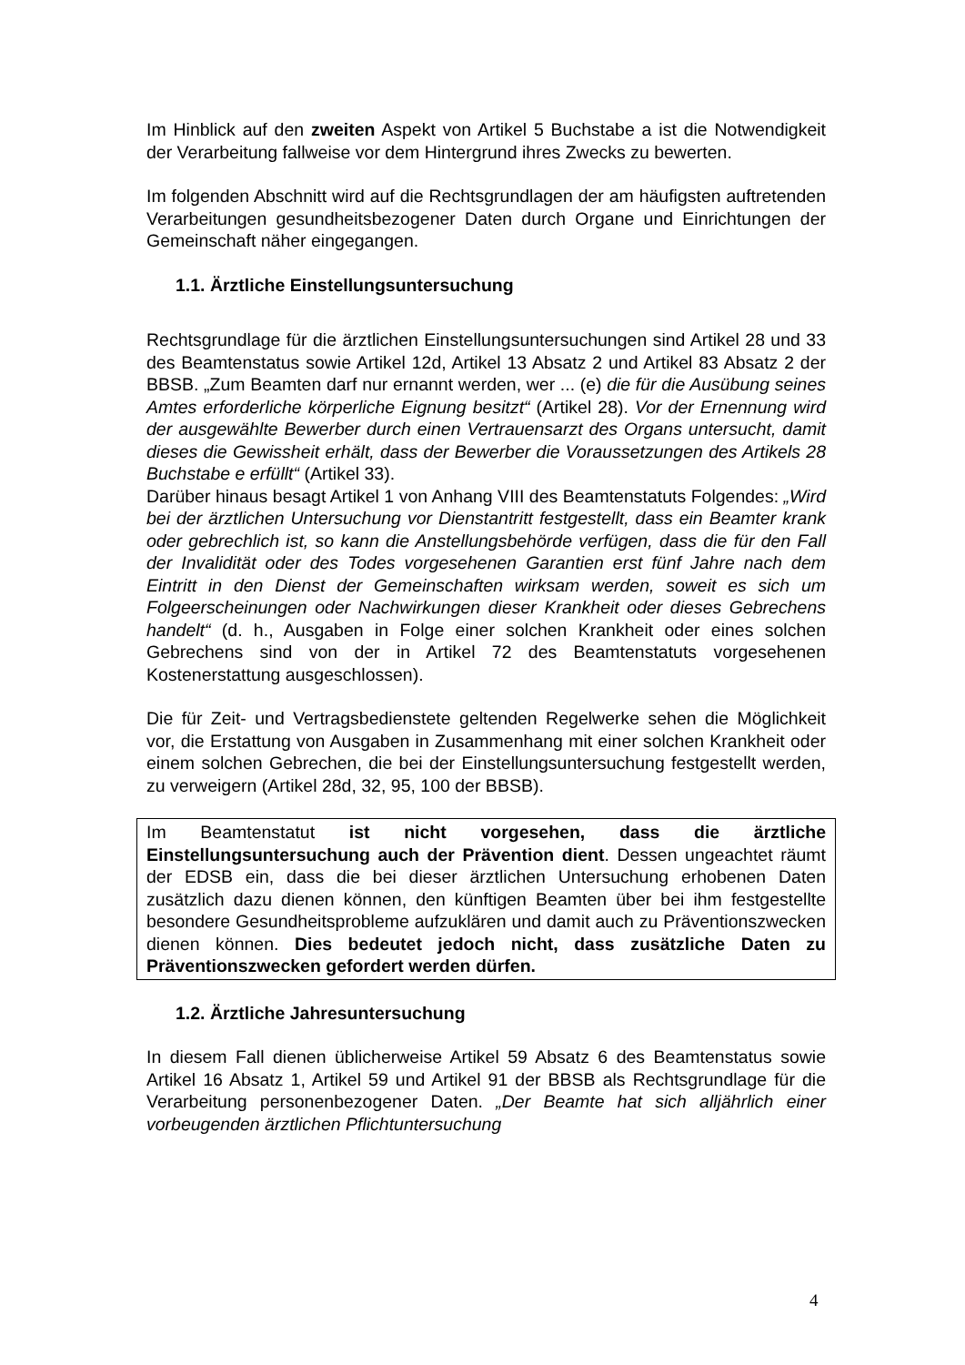Im Hinblick auf den zweiten Aspekt von Artikel 5 Buchstabe a ist die Notwendigkeit der Verarbeitung fallweise vor dem Hintergrund ihres Zwecks zu bewerten.
Im folgenden Abschnitt wird auf die Rechtsgrundlagen der am häufigsten auftretenden Verarbeitungen gesundheitsbezogener Daten durch Organe und Einrichtungen der Gemeinschaft näher eingegangen.
1.1. Ärztliche Einstellungsuntersuchung
Rechtsgrundlage für die ärztlichen Einstellungsuntersuchungen sind Artikel 28 und 33 des Beamtenstatus sowie Artikel 12d, Artikel 13 Absatz 2 und Artikel 83 Absatz 2 der BBSB. „Zum Beamten darf nur ernannt werden, wer ... (e) die für die Ausübung seines Amtes erforderliche körperliche Eignung besitzt“ (Artikel 28). Vor der Ernennung wird der ausgewählte Bewerber durch einen Vertrauensarzt des Organs untersucht, damit dieses die Gewissheit erhält, dass der Bewerber die Voraussetzungen des Artikels 28 Buchstabe e erfüllt“ (Artikel 33).
Darüber hinaus besagt Artikel 1 von Anhang VIII des Beamtenstatuts Folgendes: „Wird bei der ärztlichen Untersuchung vor Dienstantritt festgestellt, dass ein Beamter krank oder gebrechlich ist, so kann die Anstellungsbehörde verfügen, dass die für den Fall der Invalidität oder des Todes vorgesehenen Garantien erst fünf Jahre nach dem Eintritt in den Dienst der Gemeinschaften wirksam werden, soweit es sich um Folgeerscheinungen oder Nachwirkungen dieser Krankheit oder dieses Gebrechens handelt“ (d. h., Ausgaben in Folge einer solchen Krankheit oder eines solchen Gebrechens sind von der in Artikel 72 des Beamtenstatuts vorgesehenen Kostenerstattung ausgeschlossen).
Die für Zeit- und Vertragsbedienstete geltenden Regelwerke sehen die Möglichkeit vor, die Erstattung von Ausgaben in Zusammenhang mit einer solchen Krankheit oder einem solchen Gebrechen, die bei der Einstellungsuntersuchung festgestellt werden, zu verweigern (Artikel 28d, 32, 95, 100 der BBSB).
Im Beamtenstatut ist nicht vorgesehen, dass die ärztliche Einstellungsuntersuchung auch der Prävention dient. Dessen ungeachtet räumt der EDSB ein, dass die bei dieser ärztlichen Untersuchung erhobenen Daten zusätzlich dazu dienen können, den künftigen Beamten über bei ihm festgestellte besondere Gesundheitsprobleme aufzuklären und damit auch zu Präventionszwecken dienen können. Dies bedeutet jedoch nicht, dass zusätzliche Daten zu Präventionszwecken gefordert werden dürfen.
1.2. Ärztliche Jahresuntersuchung
In diesem Fall dienen üblicherweise Artikel 59 Absatz 6 des Beamtenstatus sowie Artikel 16 Absatz 1, Artikel 59 und Artikel 91 der BBSB als Rechtsgrundlage für die Verarbeitung personenbezogener Daten. „Der Beamte hat sich alljährlich einer vorbeugenden ärztlichen Pflichtuntersuchung
4